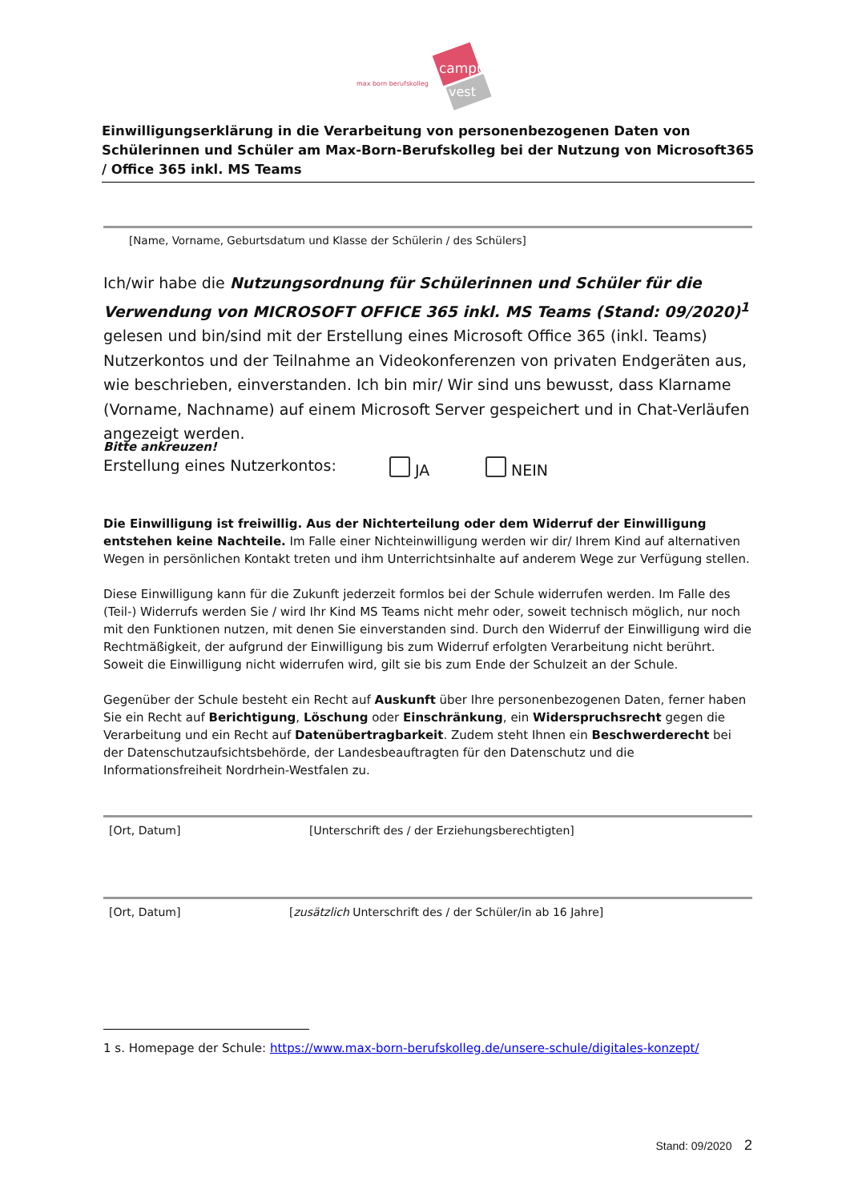campus
vest
max born berufskolleg
Einwilligungserklärung in die Verarbeitung von personenbezogenen Daten von Schülerinnen und Schüler am Max-Born-Berufskolleg bei der Nutzung von Microsoft365 / Office 365 inkl. MS Teams
[Name, Vorname, Geburtsdatum und Klasse der Schülerin / des Schülers]
Ich/wir habe die Nutzungsordnung für Schülerinnen und Schüler für die Verwendung von MICROSOFT OFFICE 365 inkl. MS Teams (Stand: 09/2020)<sup>1</sup> gelesen und bin/sind mit der Erstellung eines Microsoft Office 365 (inkl. Teams) Nutzerkontos und der Teilnahme an Videokonferenzen von privaten Endgeräten aus, wie beschrieben, einverstanden. Ich bin mir/ Wir sind uns bewusst, dass Klarname (Vorname, Nachname) auf einem Microsoft Server gespeichert und in Chat-Verläufen angezeigt werden.
Bitte ankreuzen!
Erstellung eines Nutzerkontos: JA NEIN
Die Einwilligung ist freiwillig. Aus der Nichterteilung oder dem Widerruf der Einwilligung entstehen keine Nachteile. Im Falle einer Nichteinwilligung werden wir dir/ Ihrem Kind auf alternativen Wegen in persönlichen Kontakt treten und ihm Unterrichtsinhalte auf anderem Wege zur Verfügung stellen.
Diese Einwilligung kann für die Zukunft jederzeit formlos bei der Schule widerrufen werden. Im Falle des (Teil-) Widerrufs werden Sie / wird Ihr Kind MS Teams nicht mehr oder, soweit technisch möglich, nur noch mit den Funktionen nutzen, mit denen Sie einverstanden sind. Durch den Widerruf der Einwilligung wird die Rechtmäßigkeit, der aufgrund der Einwilligung bis zum Widerruf erfolgten Verarbeitung nicht berührt. Soweit die Einwilligung nicht widerrufen wird, gilt sie bis zum Ende der Schulzeit an der Schule.
Gegenüber der Schule besteht ein Recht auf Auskunft über Ihre personenbezogenen Daten, ferner haben Sie ein Recht auf Berichtigung, Löschung oder Einschränkung, ein Widerspruchsrecht gegen die Verarbeitung und ein Recht auf Datenübertragbarkeit. Zudem steht Ihnen ein Beschwerderecht bei der Datenschutzaufsichtsbehörde, der Landesbeauftragten für den Datenschutz und die Informationsfreiheit Nordrhein-Westfalen zu.
[Ort, Datum] [Unterschrift des / der Erziehungsberechtigten]
[Ort, Datum] [zusätzlich Unterschrift des / der Schüler/in ab 16 Jahre]
1 s. Homepage der Schule: https://www.max-born-berufskolleg.de/unsere-schule/digitales-konzept/
Stand: 09/2020 2